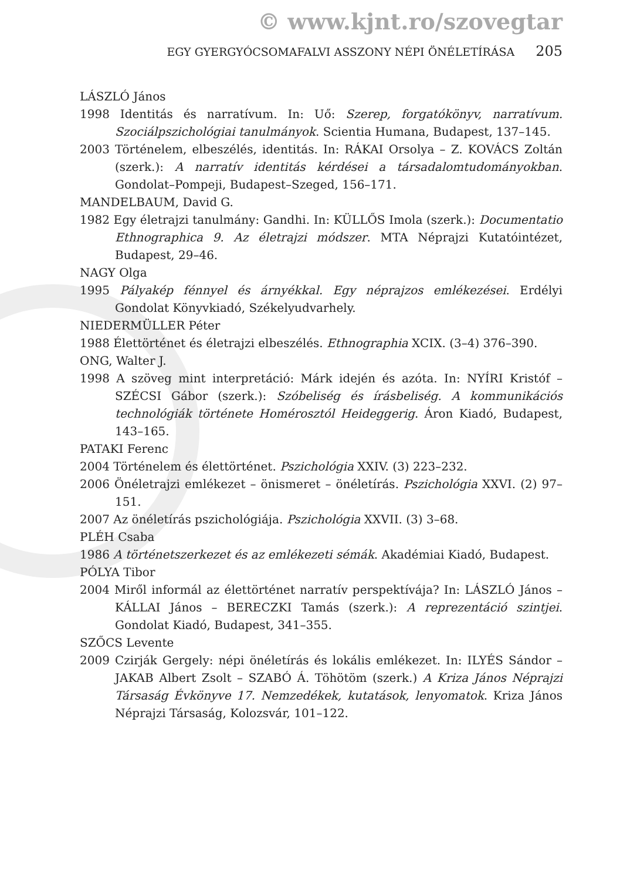© www.kjnt.ro/szovegtar
EGY GYERGYÓCSOMAFALVI ASSZONY NÉPI ÖNÉLETÍRÁSA 205
LÁSZLÓ János
1998 Identitás és narratívum. In: Uő: Szerep, forgatókönyv, narratívum. Szociálpszichológiai tanulmányok. Scientia Humana, Budapest, 137–145.
2003 Történelem, elbeszélés, identitás. In: RÁKAI Orsolya – Z. KOVÁCS Zoltán (szerk.): A narratív identitás kérdései a társadalomtudományokban. Gondolat–Pompeji, Budapest–Szeged, 156–171.
MANDELBAUM, David G.
1982 Egy életrajzi tanulmány: Gandhi. In: KÜLLŐS Imola (szerk.): Documentatio Ethnographica 9. Az életrajzi módszer. MTA Néprajzi Kutatóintézet, Budapest, 29–46.
NAGY Olga
1995 Pályakép fénnyel és árnyékkal. Egy néprajzos emlékezései. Erdélyi Gondolat Könyvkiadó, Székelyudvarhely.
NIEDERMÜLLER Péter
1988 Élettörténet és életrajzi elbeszélés. Ethnographia XCIX. (3–4) 376–390.
ONG, Walter J.
1998 A szöveg mint interpretáció: Márk idején és azóta. In: NYÍRI Kristóf – SZÉCSI Gábor (szerk.): Szóbeliség és írásbeliség. A kommunikációs technológiák története Homérosztól Heideggerig. Áron Kiadó, Budapest, 143–165.
PATAKI Ferenc
2004 Történelem és élettörténet. Pszichológia XXIV. (3) 223–232.
2006 Önéletrajzi emlékezet – önismeret – önéletírás. Pszichológia XXVI. (2) 97–151.
2007 Az önéletírás pszichológiája. Pszichológia XXVII. (3) 3–68.
PLÉH Csaba
1986 A történetszerkezet és az emlékezeti sémák. Akadémiai Kiadó, Budapest.
PÓLYA Tibor
2004 Miről informál az élettörténet narratív perspektívája? In: LÁSZLÓ János – KÁLLAI János – BERECZKI Tamás (szerk.): A reprezentáció szintjei. Gondolat Kiadó, Budapest, 341–355.
SZŐCS Levente
2009 Czirják Gergely: népi önéletírás és lokális emlékezet. In: ILYÉS Sándor – JAKAB Albert Zsolt – SZABÓ Á. Töhötöm (szerk.) A Kriza János Néprajzi Társaság Évkönyve 17. Nemzedékek, kutatások, lenyomatok. Kriza János Néprajzi Társaság, Kolozsvár, 101–122.